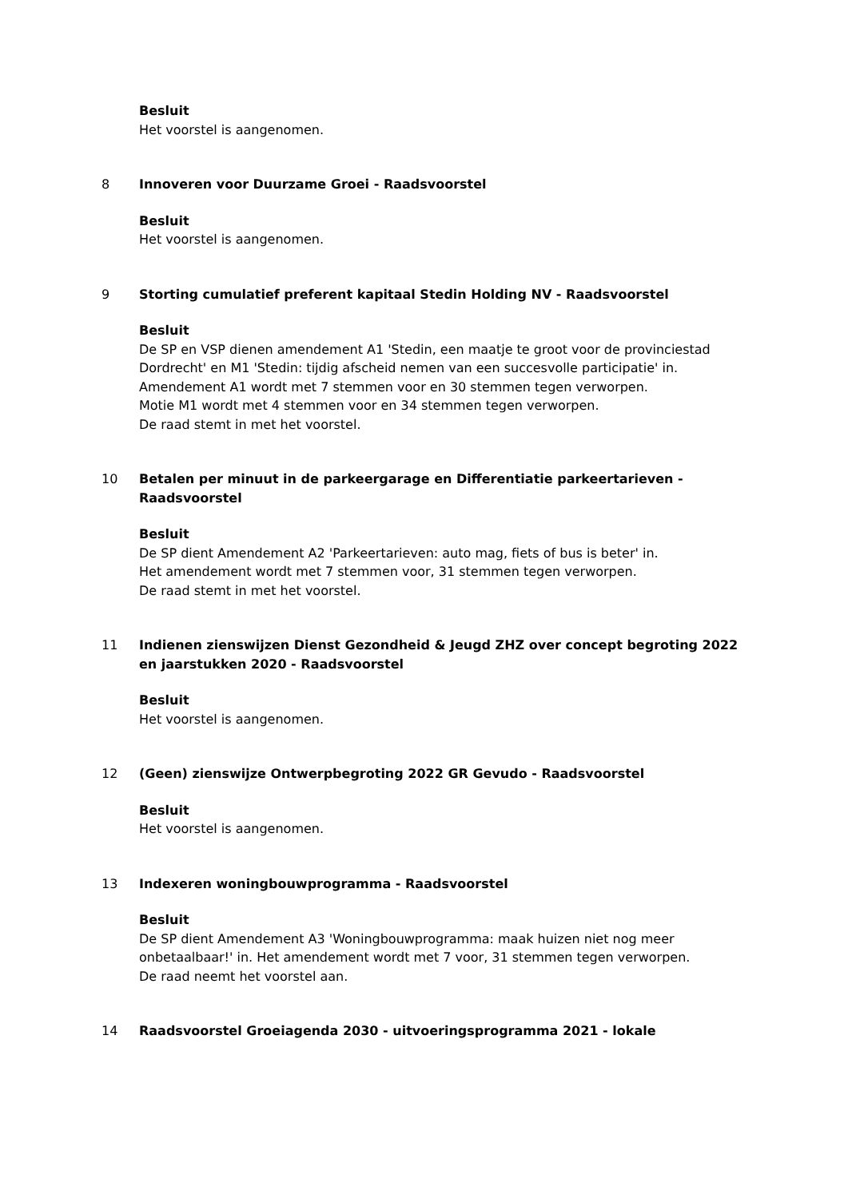Besluit
Het voorstel is aangenomen.
8 Innoveren voor Duurzame Groei - Raadsvoorstel
Besluit
Het voorstel is aangenomen.
9 Storting cumulatief preferent kapitaal Stedin Holding NV - Raadsvoorstel
Besluit
De SP en VSP dienen amendement A1 'Stedin, een maatje te groot voor de provinciestad Dordrecht' en M1 'Stedin: tijdig afscheid nemen van een succesvolle participatie' in.
Amendement A1 wordt met 7 stemmen voor en 30 stemmen tegen verworpen.
Motie M1 wordt met 4 stemmen voor en 34 stemmen tegen verworpen.
De raad stemt in met het voorstel.
10 Betalen per minuut in de parkeergarage en Differentiatie parkeertarieven - Raadsvoorstel
Besluit
De SP dient Amendement A2 'Parkeertarieven: auto mag, fiets of bus is beter' in.
Het amendement wordt met 7 stemmen voor, 31 stemmen tegen verworpen.
De raad stemt in met het voorstel.
11 Indienen zienswijzen Dienst Gezondheid & Jeugd ZHZ over concept begroting 2022 en jaarstukken 2020 - Raadsvoorstel
Besluit
Het voorstel is aangenomen.
12 (Geen) zienswijze Ontwerpbegroting 2022 GR Gevudo - Raadsvoorstel
Besluit
Het voorstel is aangenomen.
13 Indexeren woningbouwprogramma - Raadsvoorstel
Besluit
De SP dient Amendement A3 'Woningbouwprogramma: maak huizen niet nog meer onbetaalbaar!' in. Het amendement wordt met 7 voor, 31 stemmen tegen verworpen.
De raad neemt het voorstel aan.
14 Raadsvoorstel Groeiagenda 2030 - uitvoeringsprogramma 2021 - lokale